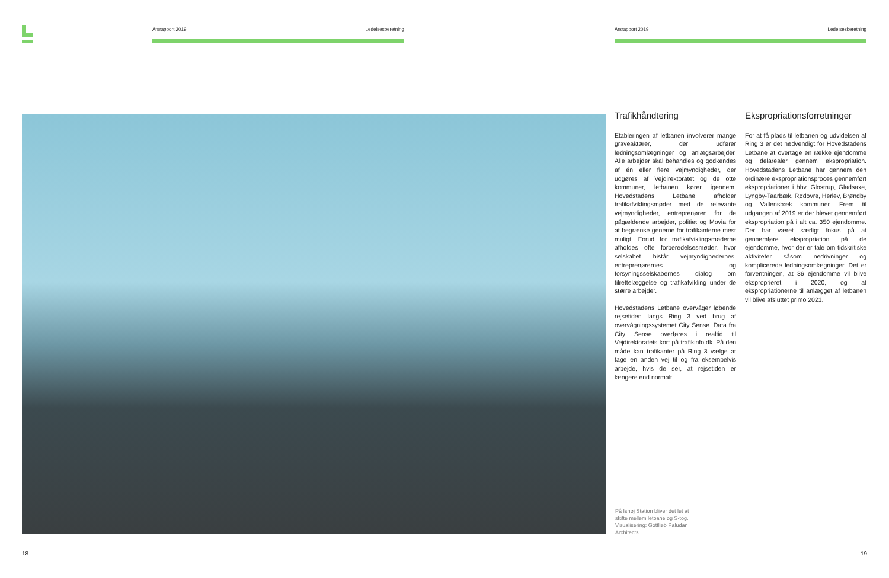Årsrapport 2019 Ledelsesberetning Årsrapport 2019 Ledelsesberetning
Trafikhåndtering
Etableringen af letbanen involverer mange graveaktører, der udfører ledningsomlægninger og anlægsarbejder. Alle arbejder skal behandles og godkendes af én eller flere vejmyndigheder, der udgøres af Vejdirektoratet og de otte kommuner, letbanen kører igennem. Hovedstadens Letbane afholder trafikafviklingsmøder med de relevante vejmyndigheder, entreprenøren for de pågældende arbejder, politiet og Movia for at begrænse generne for trafikanterne mest muligt. Forud for trafikafviklingsmøderne afholdes ofte forberedelsesmøder, hvor selskabet bistår vejmyndighedernes, entreprenørernes og forsyningsselskabernes dialog om tilrettelæggelse og trafikafvikling under de større arbejder.
Hovedstadens Letbane overvåger løbende rejsetiden langs Ring 3 ved brug af overvågningssystemet City Sense. Data fra City Sense overføres i realtid til Vejdirektoratets kort på trafikinfo.dk. På den måde kan trafikanter på Ring 3 vælge at tage en anden vej til og fra eksempelvis arbejde, hvis de ser, at rejsetiden er længere end normalt.
Ekspropriationsforretninger
For at få plads til letbanen og udvidelsen af Ring 3 er det nødvendigt for Hovedstadens Letbane at overtage en række ejendomme og delarealer gennem ekspropriation. Hovedstadens Letbane har gennem den ordinære ekspropriationsproces gennemført ekspropriationer i hhv. Glostrup, Gladsaxe, Lyngby-Taarbæk, Rødovre, Herlev, Brøndby og Vallensbæk kommuner. Frem til udgangen af 2019 er der blevet gennemført ekspropriation på i alt ca. 350 ejendomme. Der har været særligt fokus på at gennemføre ekspropriation på de ejendomme, hvor der er tale om tidskritiske aktiviteter såsom nedrivninger og komplicerede ledningsomlægninger. Det er forventningen, at 36 ejendomme vil blive eksproprieret i 2020, og at ekspropriationerne til anlægget af letbanen vil blive afsluttet primo 2021.
På Ishøj Station bliver det let at skifte mellem letbane og S-tog. Visualisering: Gottlieb Paludan Architects
18 19